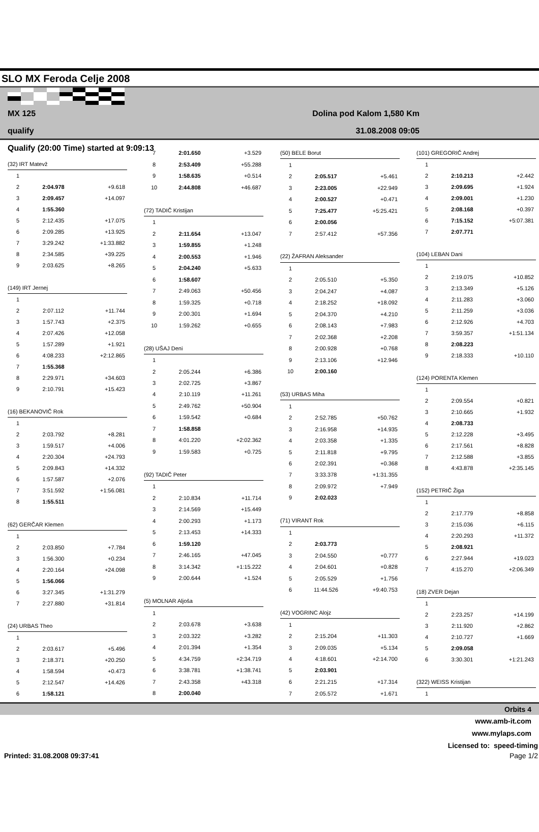SLO MX Feroda Celje 2008
MX 125 Dolina pod Kalom 1,580 Km
qualify 31.08.2008 09:05
Qualify (20:00 Time) started at 9:09:13
| (32) IRT Matevž | | |
| 1 | | |
| 2 | 2:04.978 | +9.618 |
| 3 | 2:09.457 | +14.097 |
| 4 | 1:55.360 | |
| 5 | 2:12.435 | +17.075 |
| 6 | 2:09.285 | +13.925 |
| 7 | 3:29.242 | +1:33.882 |
| 8 | 2:34.585 | +39.225 |
| 9 | 2:03.625 | +8.265 |
| (149) IRT Jernej | | |
| 1 | | |
| 2 | 2:07.112 | +11.744 |
| 3 | 1:57.743 | +2.375 |
| 4 | 2:07.426 | +12.058 |
| 5 | 1:57.289 | +1.921 |
| 6 | 4:08.233 | +2:12.865 |
| 7 | 1:55.368 | |
| 8 | 2:29.971 | +34.603 |
| 9 | 2:10.791 | +15.423 |
| (16) BEKANOVIČ Rok | | |
| 1 | | |
| 2 | 2:03.792 | +8.281 |
| 3 | 1:59.517 | +4.006 |
| 4 | 2:20.304 | +24.793 |
| 5 | 2:09.843 | +14.332 |
| 6 | 1:57.587 | +2.076 |
| 7 | 3:51.592 | +1:56.081 |
| 8 | 1:55.511 | |
| (62) GERČAR Klemen | | |
| 1 | | |
| 2 | 2:03.850 | +7.784 |
| 3 | 1:56.300 | +0.234 |
| 4 | 2:20.164 | +24.098 |
| 5 | 1:56.066 | |
| 6 | 3:27.345 | +1:31.279 |
| 7 | 2:27.880 | +31.814 |
| (24) URBAS Theo | | |
| 1 | | |
| 2 | 2:03.617 | +5.496 |
| 3 | 2:18.371 | +20.250 |
| 4 | 1:58.594 | +0.473 |
| 5 | 2:12.547 | +14.426 |
| 6 | 1:58.121 | |
| 7 | 2:01.650 | +3.529 |
| 8 | 2:53.409 | +55.288 |
| 9 | 1:58.635 | +0.514 |
| 10 | 2:44.808 | +46.687 |
| (72) TADIČ Kristijan | | |
| 1 | | |
| 2 | 2:11.654 | +13.047 |
| 3 | 1:59.855 | +1.248 |
| 4 | 2:00.553 | +1.946 |
| 5 | 2:04.240 | +5.633 |
| 6 | 1:58.607 | |
| 7 | 2:49.063 | +50.456 |
| 8 | 1:59.325 | +0.718 |
| 9 | 2:00.301 | +1.694 |
| 10 | 1:59.262 | +0.655 |
| (28) UŠAJ Deni | | |
| 1 | | |
| 2 | 2:05.244 | +6.386 |
| 3 | 2:02.725 | +3.867 |
| 4 | 2:10.119 | +11.261 |
| 5 | 2:49.762 | +50.904 |
| 6 | 1:59.542 | +0.684 |
| 7 | 1:58.858 | |
| 8 | 4:01.220 | +2:02.362 |
| 9 | 1:59.583 | +0.725 |
| (92) TADIČ Peter | | |
| 1 | | |
| 2 | 2:10.834 | +11.714 |
| 3 | 2:14.569 | +15.449 |
| 4 | 2:00.293 | +1.173 |
| 5 | 2:13.453 | +14.333 |
| 6 | 1:59.120 | |
| 7 | 2:46.165 | +47.045 |
| 8 | 3:14.342 | +1:15.222 |
| 9 | 2:00.644 | +1.524 |
| (5) MOLNAR Aljoša | | |
| 1 | | |
| 2 | 2:03.678 | +3.638 |
| 3 | 2:03.322 | +3.282 |
| 4 | 2:01.394 | +1.354 |
| 5 | 4:34.759 | +2:34.719 |
| 6 | 3:38.781 | +1:38.741 |
| 7 | 2:43.358 | +43.318 |
| 8 | 2:00.040 | |
| (50) BELE Borut | | |
| 1 | | |
| 2 | 2:05.517 | +5.461 |
| 3 | 2:23.005 | +22.949 |
| 4 | 2:00.527 | +0.471 |
| 5 | 7:25.477 | +5:25.421 |
| 6 | 2:00.056 | |
| 7 | 2:57.412 | +57.356 |
| (22) ŽAFRAN Aleksander | | |
| 1 | | |
| 2 | 2:05.510 | +5.350 |
| 3 | 2:04.247 | +4.087 |
| 4 | 2:18.252 | +18.092 |
| 5 | 2:04.370 | +4.210 |
| 6 | 2:08.143 | +7.983 |
| 7 | 2:02.368 | +2.208 |
| 8 | 2:00.928 | +0.768 |
| 9 | 2:13.106 | +12.946 |
| 10 | 2:00.160 | |
| (53) URBAS Miha | | |
| 1 | | |
| 2 | 2:52.785 | +50.762 |
| 3 | 2:16.958 | +14.935 |
| 4 | 2:03.358 | +1.335 |
| 5 | 2:11.818 | +9.795 |
| 6 | 2:02.391 | +0.368 |
| 7 | 3:33.378 | +1:31.355 |
| 8 | 2:09.972 | +7.949 |
| 9 | 2:02.023 | |
| (71) VIRANT Rok | | |
| 1 | | |
| 2 | 2:03.773 | |
| 3 | 2:04.550 | +0.777 |
| 4 | 2:04.601 | +0.828 |
| 5 | 2:05.529 | +1.756 |
| 6 | 11:44.526 | +9:40.753 |
| (42) VOGRINC Alojz | | |
| 1 | | |
| 2 | 2:15.204 | +11.303 |
| 3 | 2:09.035 | +5.134 |
| 4 | 4:18.601 | +2:14.700 |
| 5 | 2:03.901 | |
| 6 | 2:21.215 | +17.314 |
| 7 | 2:05.572 | +1.671 |
| (101) GREGORIČ Andrej | | |
| 1 | | |
| 2 | 2:10.213 | +2.442 |
| 3 | 2:09.695 | +1.924 |
| 4 | 2:09.001 | +1.230 |
| 5 | 2:08.168 | +0.397 |
| 6 | 7:15.152 | +5:07.381 |
| 7 | 2:07.771 | |
| (104) LEBAN Dani | | |
| 1 | | |
| 2 | 2:19.075 | +10.852 |
| 3 | 2:13.349 | +5.126 |
| 4 | 2:11.283 | +3.060 |
| 5 | 2:11.259 | +3.036 |
| 6 | 2:12.926 | +4.703 |
| 7 | 3:59.357 | +1:51.134 |
| 8 | 2:08.223 | |
| 9 | 2:18.333 | +10.110 |
| (124) PORENTA Klemen | | |
| 1 | | |
| 2 | 2:09.554 | +0.821 |
| 3 | 2:10.665 | +1.932 |
| 4 | 2:08.733 | |
| 5 | 2:12.228 | +3.495 |
| 6 | 2:17.561 | +8.828 |
| 7 | 2:12.588 | +3.855 |
| 8 | 4:43.878 | +2:35.145 |
| (152) PETRIČ Žiga | | |
| 1 | | |
| 2 | 2:17.779 | +8.858 |
| 3 | 2:15.036 | +6.115 |
| 4 | 2:20.293 | +11.372 |
| 5 | 2:08.921 | |
| 6 | 2:27.944 | +19.023 |
| 7 | 4:15.270 | +2:06.349 |
| (18) ZVER Dejan | | |
| 1 | | |
| 2 | 2:23.257 | +14.199 |
| 3 | 2:11.920 | +2.862 |
| 4 | 2:10.727 | +1.669 |
| 5 | 2:09.058 | |
| 6 | 3:30.301 | +1:21.243 |
| (322) WEISS Kristijan | | |
| 1 | | |
Orbits 4
www.amb-it.com
www.mylaps.com
Licensed to: speed-timing
Printed: 31.08.2008 09:37:41 Page 1/2